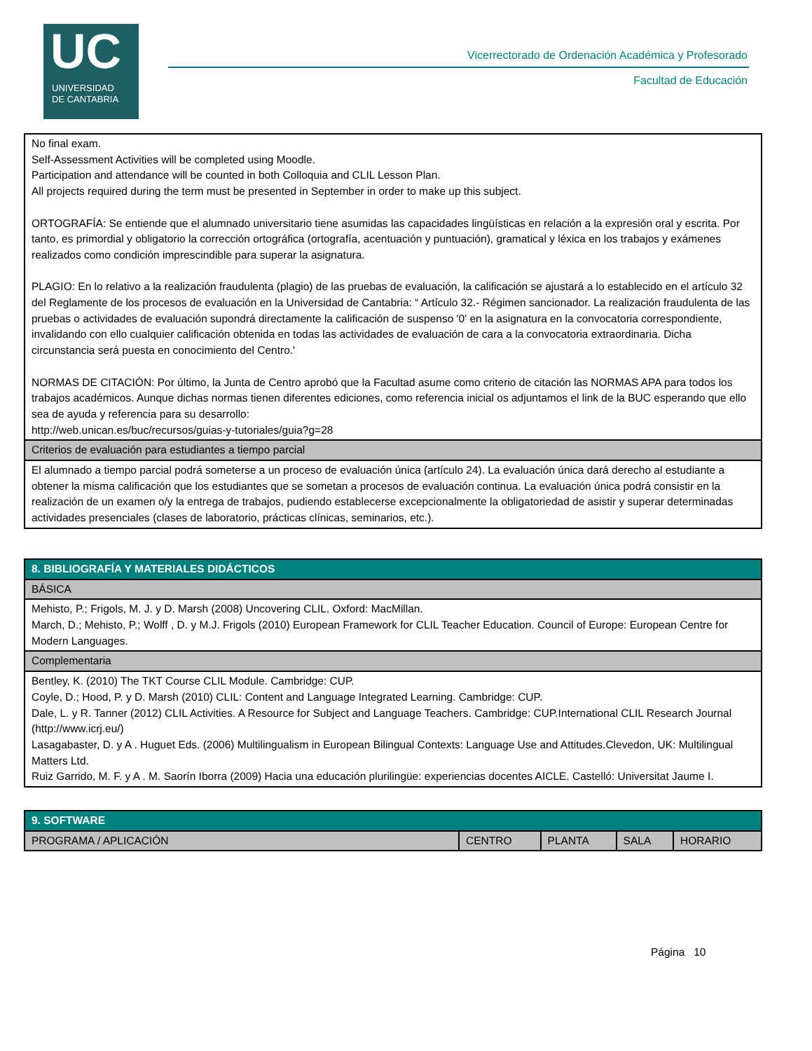UC
UNIVERSIDAD
DE CANTABRIA
Vicerrectorado de Ordenación Académica y Profesorado
Facultad de Educación
| No final exam. Self-Assessment Activities will be completed using Moodle. Participation and attendance will be counted in both Colloquia and CLIL Lesson Plan. All projects required during the term must be presented in September in order to make up this subject. ORTOGRAFÍA: Se entiende que el alumnado universitario tiene asumidas las capacidades lingüísticas en relación a la expresión oral y escrita. Por tanto, es primordial y obligatorio la corrección ortográfica (ortografía, acentuación y puntuación), gramatical y léxica en los trabajos y exámenes realizados como condición imprescindible para superar la asignatura. PLAGIO: En lo relativo a la realización fraudulenta (plagio) de las pruebas de evaluación, la calificación se ajustará a lo establecido en el artículo 32 del Reglamente de los procesos de evaluación en la Universidad de Cantabria: “ Artículo 32.- Régimen sancionador. La realización fraudulenta de las pruebas o actividades de evaluación supondrá directamente la calificación de suspenso '0' en la asignatura en la convocatoria correspondiente, invalidando con ello cualquier calificación obtenida en todas las actividades de evaluación de cara a la convocatoria extraordinaria. Dicha circunstancia será puesta en conocimiento del Centro.' NORMAS DE CITACIÓN: Por último, la Junta de Centro aprobó que la Facultad asume como criterio de citación las NORMAS APA para todos los trabajos académicos. Aunque dichas normas tienen diferentes ediciones, como referencia inicial os adjuntamos el link de la BUC esperando que ello sea de ayuda y referencia para su desarrollo: http://web.unican.es/buc/recursos/guias-y-tutoriales/guia?g=28 |
| Criterios de evaluación para estudiantes a tiempo parcial |
| El alumnado a tiempo parcial podrá someterse a un proceso de evaluación única (artículo 24). La evaluación única dará derecho al estudiante a obtener la misma calificación que los estudiantes que se sometan a procesos de evaluación continua. La evaluación única podrá consistir en la realización de un examen o/y la entrega de trabajos, pudiendo establecerse excepcionalmente la obligatoriedad de asistir y superar determinadas actividades presenciales (clases de laboratorio, prácticas clínicas, seminarios, etc.). |
| 8. BIBLIOGRAFÍA Y MATERIALES DIDÁCTICOS |
| --- |
| BÁSICA |
| Mehisto, P.; Frigols, M. J. y D. Marsh (2008) Uncovering CLIL. Oxford: MacMillan. March, D.; Mehisto, P.; Wolff , D. y M.J. Frigols (2010) European Framework for CLIL Teacher Education. Council of Europe: European Centre for Modern Languages. |
| Complementaria |
| Bentley, K. (2010) The TKT Course CLIL Module. Cambridge: CUP. Coyle, D.; Hood, P. y D. Marsh (2010) CLIL: Content and Language Integrated Learning. Cambridge: CUP. Dale, L. y R. Tanner (2012) CLIL Activities. A Resource for Subject and Language Teachers. Cambridge: CUP.International CLIL Research Journal (http://www.icrj.eu/) Lasagabaster, D. y A . Huguet Eds. (2006) Multilingualism in European Bilingual Contexts: Language Use and Attitudes.Clevedon, UK: Multilingual Matters Ltd. Ruiz Garrido, M. F. y A . M. Saorín Iborra (2009) Hacia una educación plurilingüe: experiencias docentes AICLE. Castelló: Universitat Jaume I. |
| 9. SOFTWARE | | | | |
| --- | --- | --- | --- | --- |
| PROGRAMA / APLICACIÓN | CENTRO | PLANTA | SALA | HORARIO |
Página 10